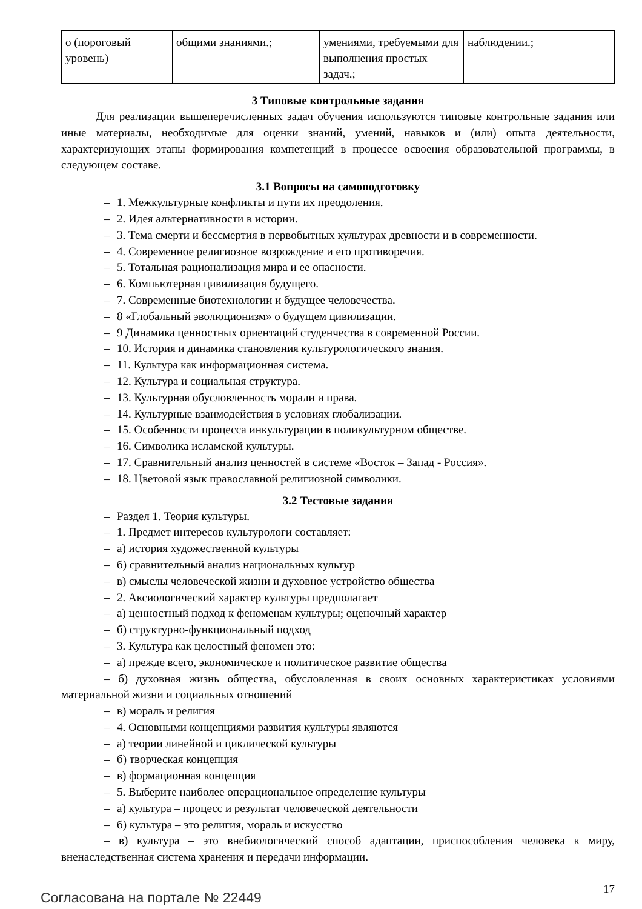| о (пороговый уровень) | общими знаниями.; | умениями, требуемыми для выполнения простых задач.; | наблюдении.; |
3 Типовые контрольные задания
Для реализации вышеперечисленных задач обучения используются типовые контрольные задания или иные материалы, необходимые для оценки знаний, умений, навыков и (или) опыта деятельности, характеризующих этапы формирования компетенций в процессе освоения образовательной программы, в следующем составе.
3.1 Вопросы на самоподготовку
– 1. Межкультурные конфликты и пути их преодоления.
– 2. Идея альтернативности в истории.
– 3. Тема смерти и бессмертия в первобытных культурах древности и в современности.
– 4. Современное религиозное возрождение и его противоречия.
– 5. Тотальная рационализация мира и ее опасности.
– 6. Компьютерная цивилизация будущего.
– 7. Современные биотехнологии и будущее человечества.
– 8 «Глобальный эволюционизм» о будущем цивилизации.
– 9 Динамика ценностных ориентаций студенчества в современной России.
– 10. История и динамика становления культурологического знания.
– 11. Культура как информационная система.
– 12. Культура и социальная структура.
– 13. Культурная обусловленность морали и права.
– 14. Культурные взаимодействия в условиях глобализации.
– 15. Особенности процесса инкультурации в поликультурном обществе.
– 16. Символика исламской культуры.
– 17. Сравнительный анализ ценностей в системе «Восток – Запад - Россия».
– 18. Цветовой язык православной религиозной символики.
3.2 Тестовые задания
– Раздел 1. Теория культуры.
– 1. Предмет интересов культурологи составляет:
– а) история художественной культуры
– б) сравнительный анализ национальных культур
– в) смыслы человеческой жизни и духовное устройство общества
– 2. Аксиологический характер культуры предполагает
– а) ценностный подход к феноменам культуры; оценочный характер
– б) структурно-функциональный подход
– 3. Культура как целостный феномен это:
– а) прежде всего, экономическое и политическое развитие общества
– б) духовная жизнь общества, обусловленная в своих основных характеристиках условиями материальной жизни и социальных отношений
– в) мораль и религия
– 4. Основными концепциями развития культуры являются
– а) теории линейной и циклической культуры
– б) творческая концепция
– в) формационная концепция
– 5. Выберите наиболее операциональное определение культуры
– а) культура – процесс и результат человеческой деятельности
– б) культура – это религия, мораль и искусство
– в) культура – это внебиологический способ адаптации, приспособления человека к миру, вненаследственная система хранения и передачи информации.
Согласована на портале № 22449
17